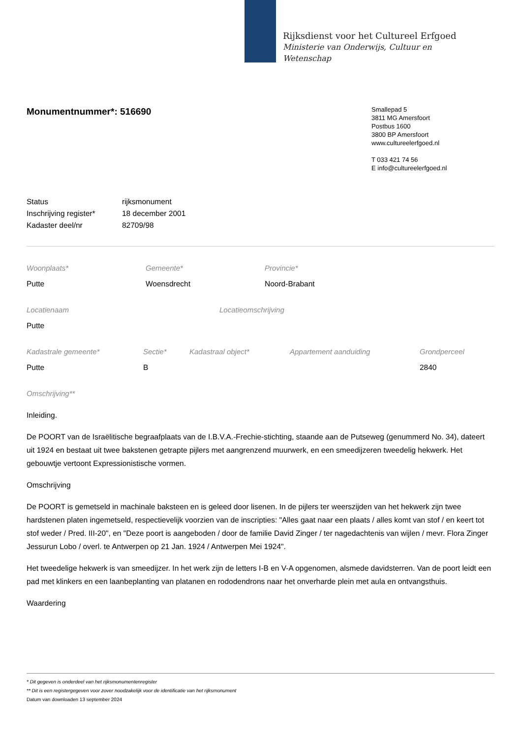Rijksdienst voor het Cultureel Erfgoed
Ministerie van Onderwijs, Cultuur en
Wetenschap
Monumentnummer*: 516690
Smallepad 5
3811 MG Amersfoort
Postbus 1600
3800 BP Amersfoort
www.cultureelerfgoed.nl
T 033 421 74 56
E info@cultureelerfgoed.nl
| Status | rijksmonument |
| Inschrijving register* | 18 december 2001 |
| Kadaster deel/nr | 82709/98 |
Woonplaats*
Putte
Gemeente*
Woensdrecht
Provincie*
Noord-Brabant
Locatienaam
Putte
Locatieomschrijving
Kadastrale gemeente*
Putte
Sectie*
B
Kadastraal object* Appartement aanduiding Grondperceel
2840
Omschrijving**
Inleiding.
De POORT van de Israëlitische begraafplaats van de I.B.V.A.-Frechie-stichting, staande aan de Putseweg (genummerd No. 34), dateert uit 1924 en bestaat uit twee bakstenen getrapte pijlers met aangrenzend muurwerk, en een smeedijzeren tweedelig hekwerk. Het gebouwtje vertoont Expressionistische vormen.
Omschrijving
De POORT is gemetseld in machinale baksteen en is geleed door lisenen. In de pijlers ter weerszijden van het hekwerk zijn twee hardstenen platen ingemetseld, respectievelijk voorzien van de inscripties: "Alles gaat naar een plaats / alles komt van stof / en keert tot stof weder / Pred. III-20", en "Deze poort is aangeboden / door de familie David Zinger / ter nagedachtenis van wijlen / mevr. Flora Zinger Jessurun Lobo / overl. te Antwerpen op 21 Jan. 1924 / Antwerpen Mei 1924".
Het tweedelige hekwerk is van smeedijzer. In het werk zijn de letters I-B en V-A opgenomen, alsmede davidsterren. Van de poort leidt een pad met klinkers en een laanbeplanting van platanen en rododendrons naar het onverharde plein met aula en ontvangsthuis.
Waardering
* Dit gegeven is onderdeel van het rijksmonumentenregister
** Dit is een registergegeven voor zover noodzakelijk voor de identificatie van het rijksmonument
Datum van downloaden 13 september 2024